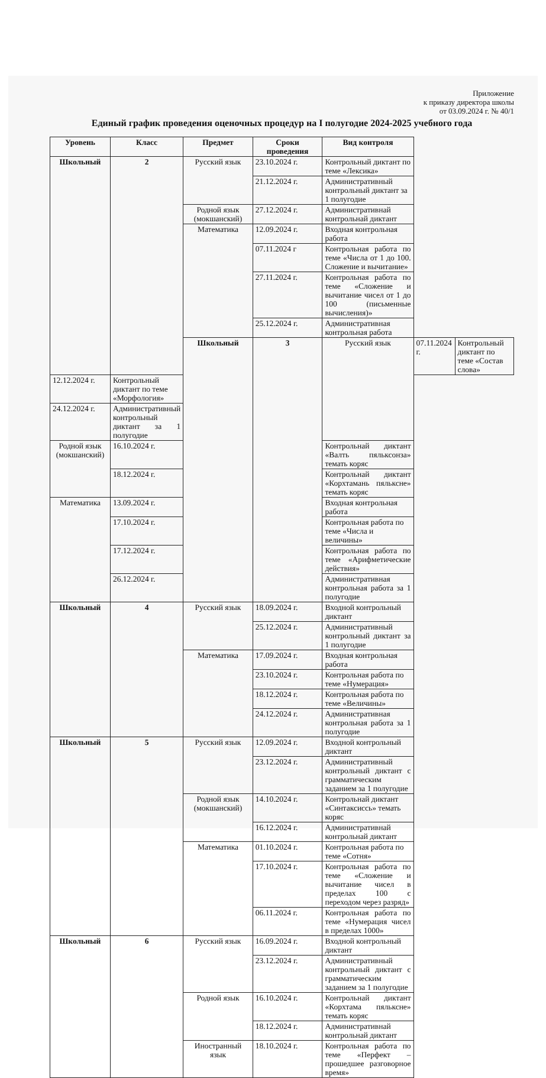Приложение
к приказу директора школы
от 03.09.2024 г. № 40/1
Единый график проведения оценочных процедур на I полугодие 2024-2025 учебного года
| Уровень | Класс | Предмет | Сроки проведения | Вид контроля | | |
| --- | --- | --- | --- | --- | --- | --- |
| Школьный | 2 | Русский язык | 23.10.2024 г. | Контрольный диктант по теме «Лексика» | | |
| | | | 21.12.2024 г. | Административный контрольный диктант за 1 полугодие | | |
| | | Родной язык (мокшанский) | 27.12.2024 г. | Административнай контрольнай диктант | | |
| | | Математика | 12.09.2024 г. | Входная контрольная работа | | |
| | | | 07.11.2024 г | Контрольная работа по теме «Числа от 1 до 100. Сложение и вычитание» | | |
| | | | 27.11.2024 г. | Контрольная работа по теме «Сложение и вычитание чисел от 1 до 100 (письменные вычисления)» | | |
| | | | 25.12.2024 г. | Административная контрольная работа | | |
| | | Школьный | 3 | Русский язык | 07.11.2024 г. | Контрольный диктант по теме «Состав слова» |
| 12.12.2024 г. | Контрольный диктант по теме «Морфология» | | | | | |
| 24.12.2024 г. | Административный контрольный диктант за 1 полугодие | | | | | |
| Родной язык (мокшанский) | 16.10.2024 г. | | | Контрольнай диктант «Валть пяльксонза» темать коряс | | |
| | 18.12.2024 г. | | | Контрольнай диктант «Корхтамань пялькснe» темать коряс | | |
| Математика | 13.09.2024 г. | | | Входная контрольная работа | | |
| | 17.10.2024 г. | | | Контрольная работа по теме «Числа и величины» | | |
| | 17.12.2024 г. | | | Контрольная работа по теме «Арифметические действия» | | |
| | 26.12.2024 г. | | | Административная контрольная работа за 1 полугодие | | |
| Школьный | 4 | Русский язык | 18.09.2024 г. | Входной контрольный диктант | | |
| | | | 25.12.2024 г. | Административный контрольный диктант за 1 полугодие | | |
| | | Математика | 17.09.2024 г. | Входная контрольная работа | | |
| | | | 23.10.2024 г. | Контрольная работа по теме «Нумерация» | | |
| | | | 18.12.2024 г. | Контрольная работа по теме «Величины» | | |
| | | | 24.12.2024 г. | Административная контрольная работа за 1 полугодие | | |
| Школьный | 5 | Русский язык | 12.09.2024 г. | Входной контрольный диктант | | |
| | | | 23.12.2024 г. | Административный контрольный диктант с грамматическим заданием за 1 полугодие | | |
| | | Родной язык (мокшанский) | 14.10.2024 г. | Контрольнай диктант «Синтаксиссь» темать коряс | | |
| | | | 16.12.2024 г. | Административнай контрольнай диктант | | |
| | | Математика | 01.10.2024 г. | Контрольная работа по теме «Сотня» | | |
| | | | 17.10.2024 г. | Контрольная работа по теме «Сложение и вычитание чисел в пределах 100 с переходом через разряд» | | |
| | | | 06.11.2024 г. | Контрольная работа по теме «Нумерация чисел в пределах 1000» | | |
| Школьный | 6 | Русский язык | 16.09.2024 г. | Входной контрольный диктант | | |
| | | | 23.12.2024 г. | Административный контрольный диктант с грамматическим заданием за 1 полугодие | | |
| | | Родной язык | 16.10.2024 г. | Контрольнай диктант «Корхтама пялькснe» темать коряс | | |
| | | | 18.12.2024 г. | Административнай контрольнай диктант | | |
| | | Иностранный язык | 18.10.2024 г. | Контрольная работа по теме «Перфект – прошедшее разговорное время» | | |